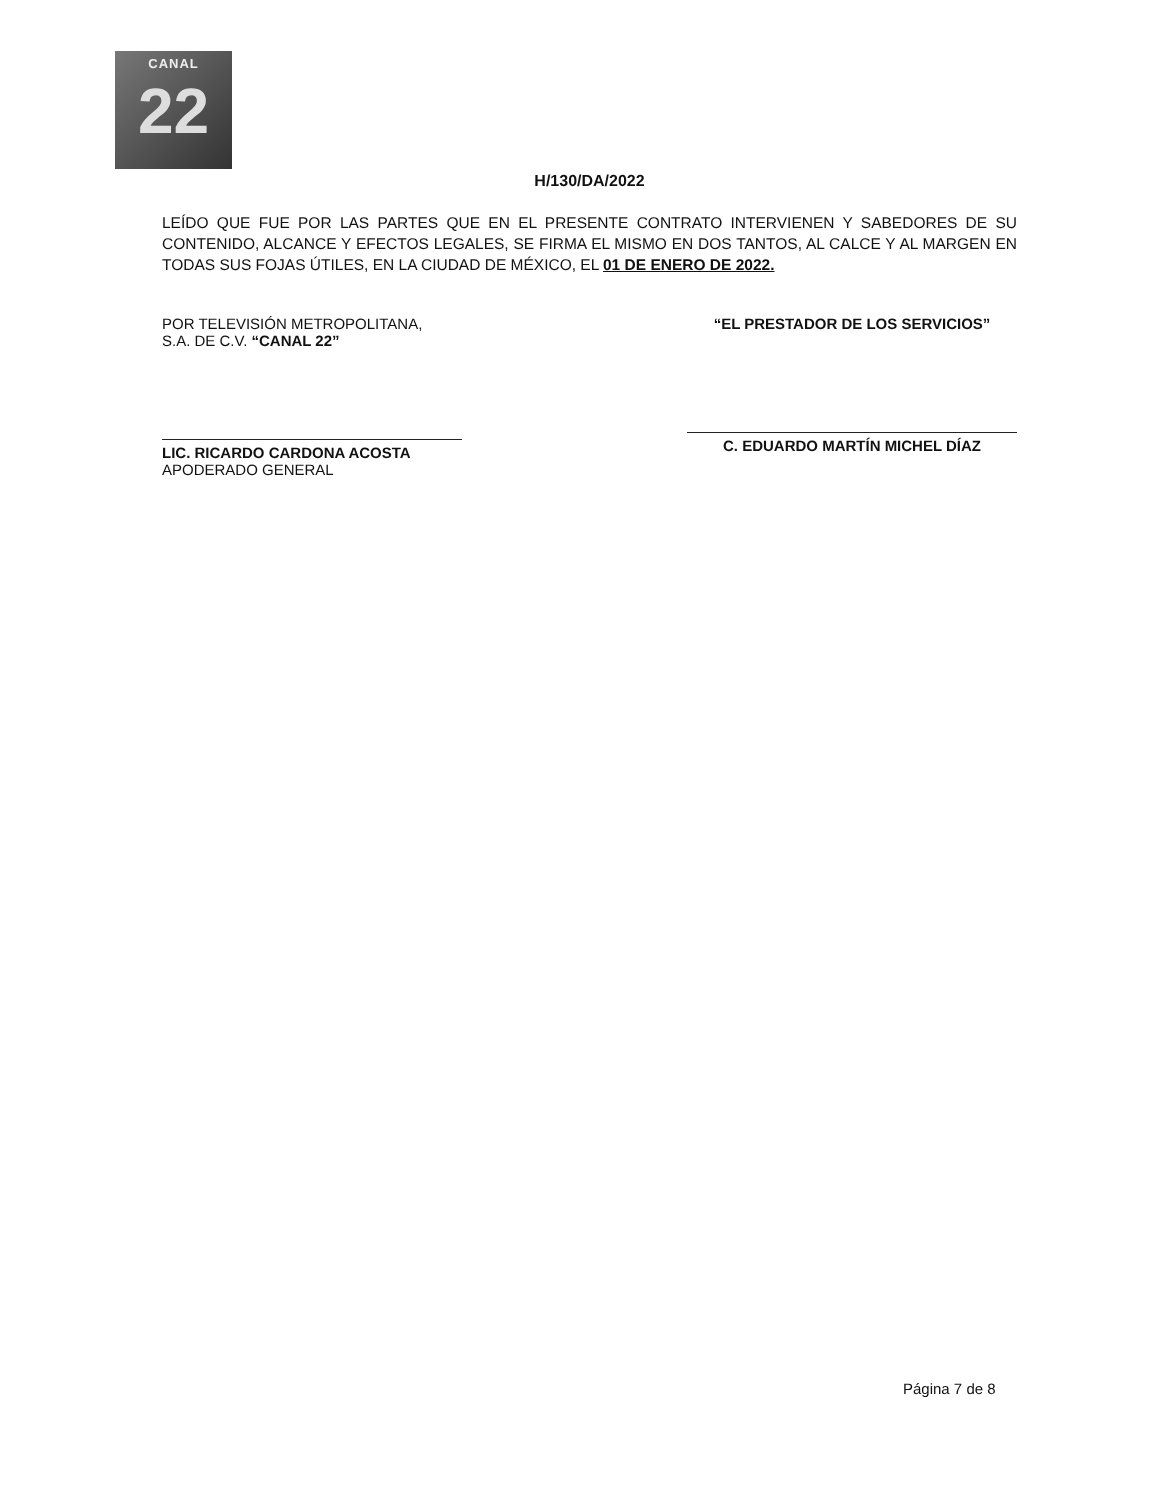CANAL
22
H/130/DA/2022
LEÍDO QUE FUE POR LAS PARTES QUE EN EL PRESENTE CONTRATO INTERVIENEN Y SABEDORES DE SU CONTENIDO, ALCANCE Y EFECTOS LEGALES, SE FIRMA EL MISMO EN DOS TANTOS, AL CALCE Y AL MARGEN EN TODAS SUS FOJAS ÚTILES, EN LA CIUDAD DE MÉXICO, EL 01 DE ENERO DE 2022.
POR TELEVISIÓN METROPOLITANA,
S.A. DE C.V. “CANAL 22”
LIC. RICARDO CARDONA ACOSTA
APODERADO GENERAL
“EL PRESTADOR DE LOS SERVICIOS”
C. EDUARDO MARTÍN MICHEL DÍAZ
Página 7 de 8